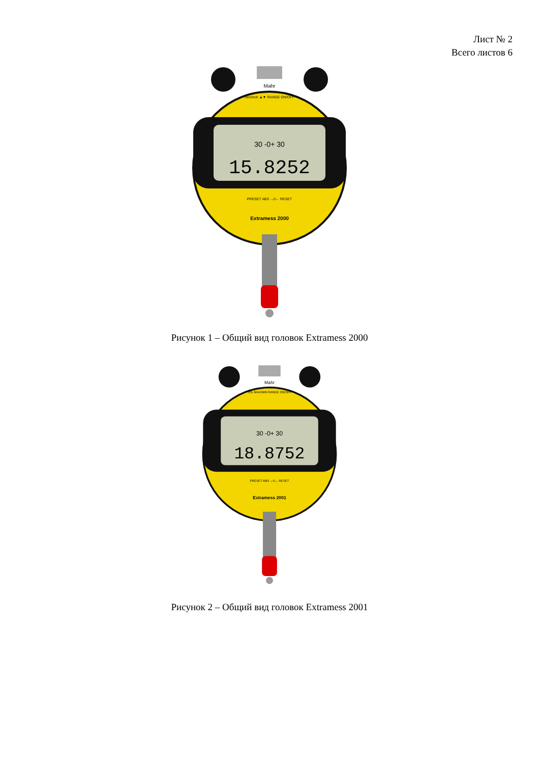Лист № 2
Всего листов 6
15.8252
30 -0+ 30
Mahr
mm/inch ▲▼ RANGE ON/OFF
PRESET ABS →0← RESET
Extramess 2000
Рисунок 1 – Общий вид головок Extramess 2000
18.8752
30 -0+ 30
Mahr
TOL MAX/MIN RANGE ON/OFF
PRESET ABS →0← RESET
Extramess 2001
Рисунок 2 – Общий вид головок Extramess 2001